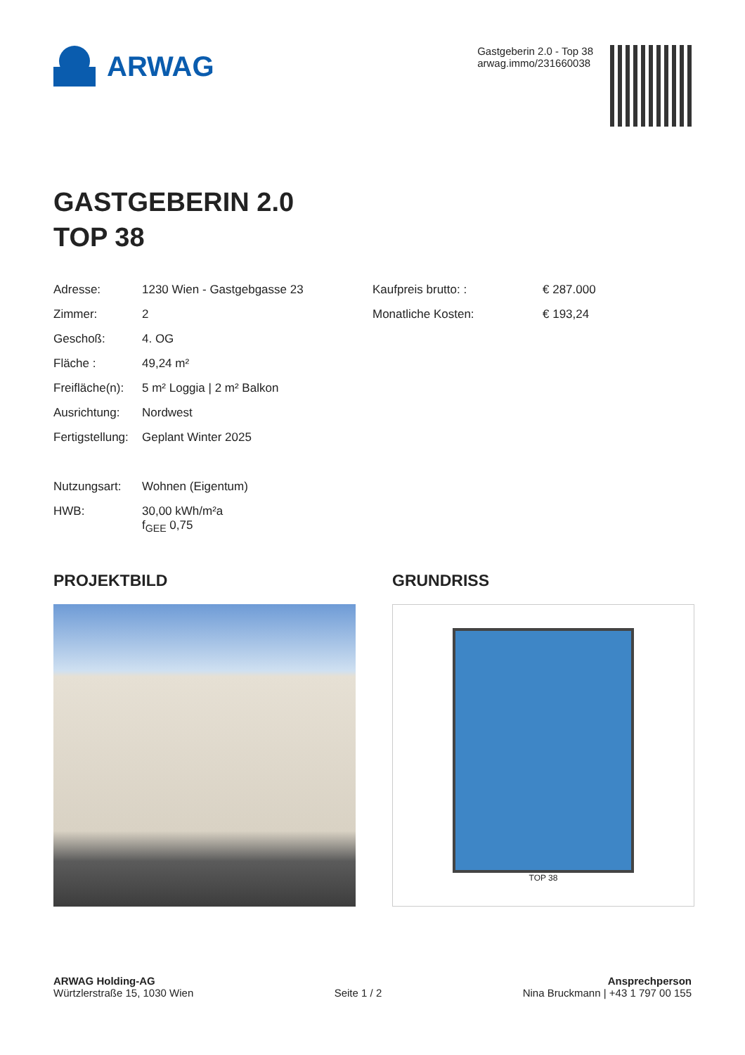ARWAG
Gastgeberin 2.0 - Top 38
arwag.immo/231660038
GASTGEBERIN 2.0
TOP 38
Adresse: 1230 Wien - Gastgebgasse 23
Zimmer: 2
Geschoß: 4. OG
Fläche : 49,24 m²
Freifläche(n): 5 m² Loggia | 2 m² Balkon
Ausrichtung: Nordwest
Fertigstellung: Geplant Winter 2025
Nutzungsart: Wohnen (Eigentum)
HWB: 30,00 kWh/m²a
f<sub>GEE</sub> 0,75
Kaufpreis brutto: : € 287.000
Monatliche Kosten: € 193,24
PROJEKTBILD GRUNDRISS
TOP 38
ARWAG Holding-AG
Würtzlerstraße 15, 1030 Wien
Seite 1 / 2
Ansprechperson
Nina Bruckmann | +43 1 797 00 155